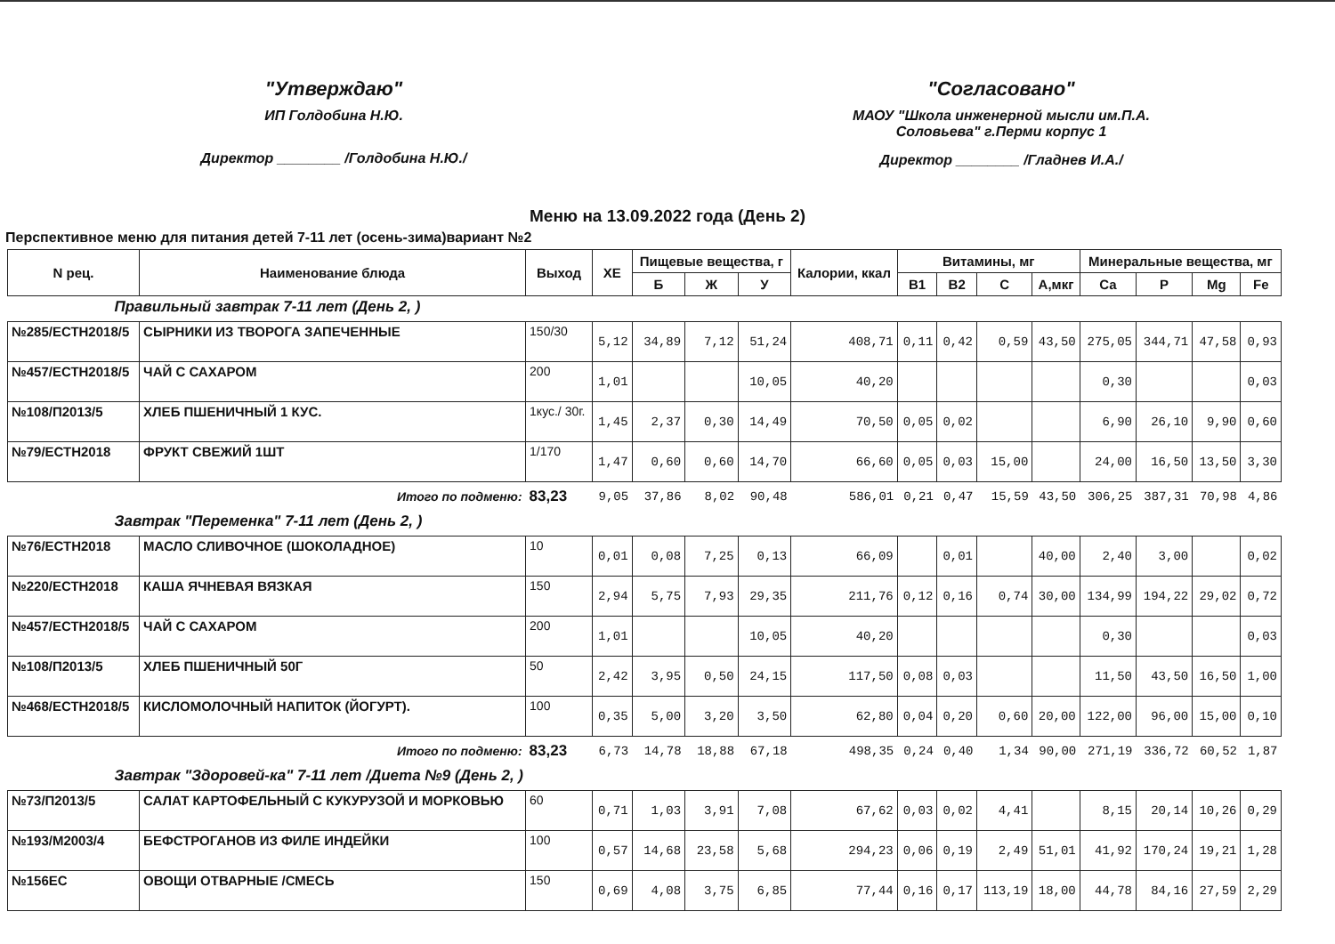"Утверждаю"
ИП Голдобина Н.Ю.
Директор ________ /Голдобина Н.Ю./
"Согласовано"
МАОУ "Школа инженерной мысли им.П.А.
Соловьева" г.Перми корпус 1
Директор ________ /Гладнев И.А./
Меню на 13.09.2022 года (День 2)
Перспективное меню для питания детей 7-11 лет (осень-зима)вариант №2
| N рец. | Наименование блюда | Выход | ХЕ | Пищевые вещества, г | | | Калории, ккал | Витамины, мг | | | | Минеральные вещества, мг | | | |
| --- | --- | --- | --- | --- | --- | --- | --- | --- | --- | --- | --- | --- | --- | --- | --- |
| | | | | Б | Ж | У | | В1 | В2 | С | А,мкг | Ca | P | Mg | Fe |
| Правильный завтрак 7-11 лет (День 2, ) | | | | | | | | | | | | | | | |
| №285/ЕСТН2018/5 | СЫРНИКИ ИЗ ТВОРОГА ЗАПЕЧЕННЫЕ | 150/30 | 5,12 | 34,89 | 7,12 | 51,24 | 408,71 | 0,11 | 0,42 | 0,59 | 43,50 | 275,05 | 344,71 | 47,58 | 0,93 |
| №457/ЕСТН2018/5 | ЧАЙ С САХАРОМ | 200 | 1,01 | | | 10,05 | 40,20 | | | | | 0,30 | | | 0,03 |
| №108/П2013/5 | ХЛЕБ ПШЕНИЧНЫЙ 1 КУС. | 1кус./ 30г. | 1,45 | 2,37 | 0,30 | 14,49 | 70,50 | 0,05 | 0,02 | | | 6,90 | 26,10 | 9,90 | 0,60 |
| №79/ЕСТН2018 | ФРУКТ СВЕЖИЙ 1ШТ | 1/170 | 1,47 | 0,60 | 0,60 | 14,70 | 66,60 | 0,05 | 0,03 | 15,00 | | 24,00 | 16,50 | 13,50 | 3,30 |
| Итого по подменю: | | 83,23 | 9,05 | 37,86 | 8,02 | 90,48 | 586,01 | 0,21 | 0,47 | 15,59 | 43,50 | 306,25 | 387,31 | 70,98 | 4,86 |
| Завтрак "Переменка" 7-11 лет (День 2, ) | | | | | | | | | | | | | | | |
| №76/ЕСТН2018 | МАСЛО СЛИВОЧНОЕ (ШОКОЛАДНОЕ) | 10 | 0,01 | 0,08 | 7,25 | 0,13 | 66,09 | | 0,01 | | 40,00 | 2,40 | 3,00 | | 0,02 |
| №220/ЕСТН2018 | КАША ЯЧНЕВАЯ ВЯЗКАЯ | 150 | 2,94 | 5,75 | 7,93 | 29,35 | 211,76 | 0,12 | 0,16 | 0,74 | 30,00 | 134,99 | 194,22 | 29,02 | 0,72 |
| №457/ЕСТН2018/5 | ЧАЙ С САХАРОМ | 200 | 1,01 | | | 10,05 | 40,20 | | | | | 0,30 | | | 0,03 |
| №108/П2013/5 | ХЛЕБ ПШЕНИЧНЫЙ 50Г | 50 | 2,42 | 3,95 | 0,50 | 24,15 | 117,50 | 0,08 | 0,03 | | | 11,50 | 43,50 | 16,50 | 1,00 |
| №468/ЕСТН2018/5 | КИСЛОМОЛОЧНЫЙ НАПИТОК (ЙОГУРТ). | 100 | 0,35 | 5,00 | 3,20 | 3,50 | 62,80 | 0,04 | 0,20 | 0,60 | 20,00 | 122,00 | 96,00 | 15,00 | 0,10 |
| Итого по подменю: | | 83,23 | 6,73 | 14,78 | 18,88 | 67,18 | 498,35 | 0,24 | 0,40 | 1,34 | 90,00 | 271,19 | 336,72 | 60,52 | 1,87 |
| Завтрак "Здоровей-ка" 7-11 лет /Диета №9 (День 2, ) | | | | | | | | | | | | | | | |
| №73/П2013/5 | САЛАТ КАРТОФЕЛЬНЫЙ С КУКУРУЗОЙ И МОРКОВЬЮ | 60 | 0,71 | 1,03 | 3,91 | 7,08 | 67,62 | 0,03 | 0,02 | 4,41 | | 8,15 | 20,14 | 10,26 | 0,29 |
| №193/М2003/4 | БЕФСТРОГАНОВ ИЗ ФИЛЕ ИНДЕЙКИ | 100 | 0,57 | 14,68 | 23,58 | 5,68 | 294,23 | 0,06 | 0,19 | 2,49 | 51,01 | 41,92 | 170,24 | 19,21 | 1,28 |
| №156ЕС | ОВОЩИ ОТВАРНЫЕ /СМЕСЬ | 150 | 0,69 | 4,08 | 3,75 | 6,85 | 77,44 | 0,16 | 0,17 | 113,19 | 18,00 | 44,78 | 84,16 | 27,59 | 2,29 |